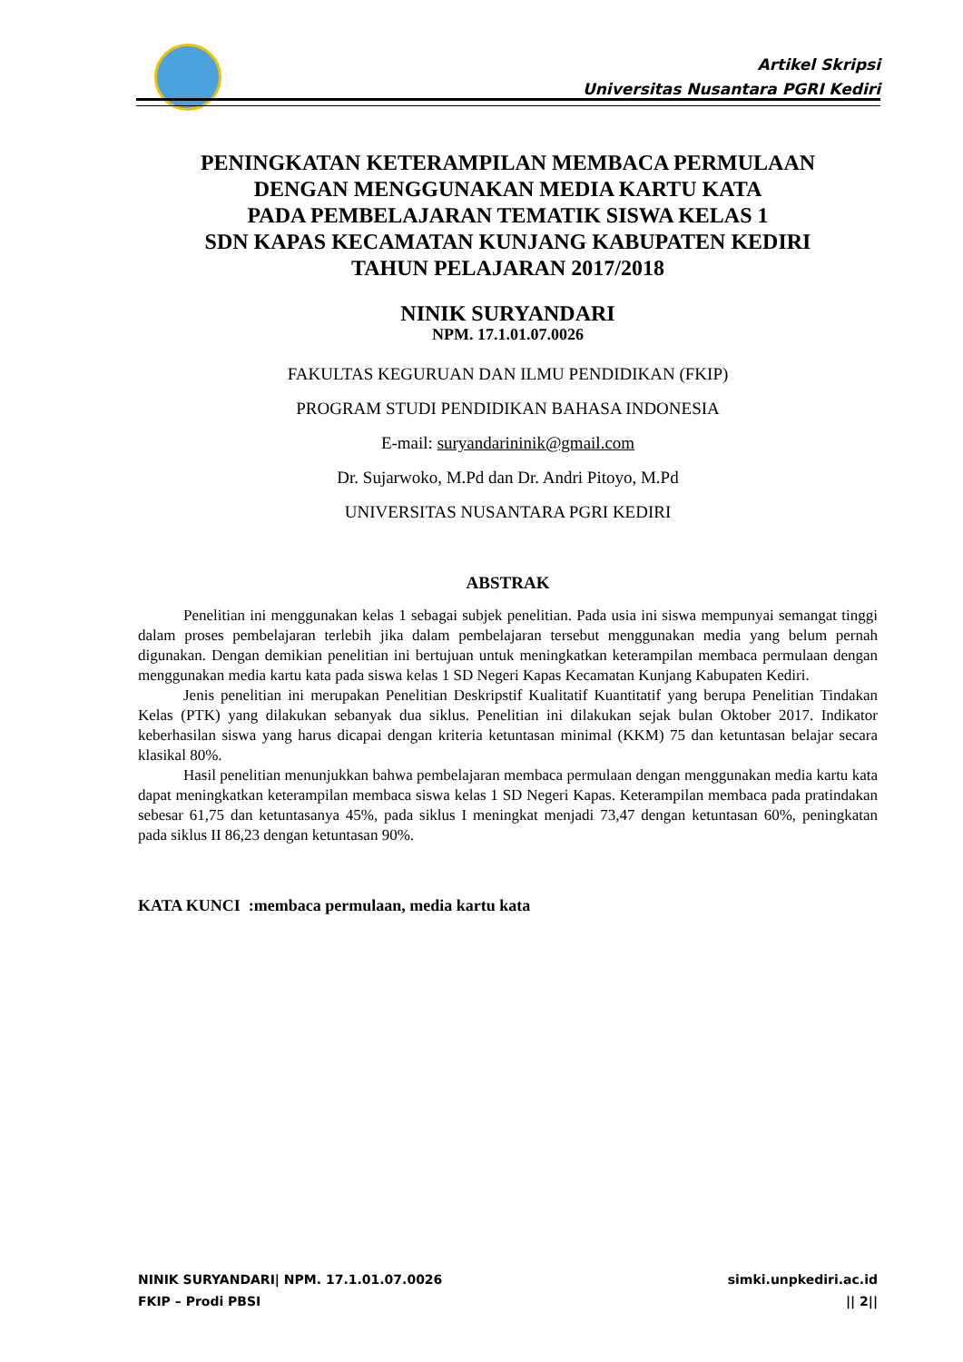Artikel Skripsi
Universitas Nusantara PGRI Kediri
PENINGKATAN KETERAMPILAN MEMBACA PERMULAAN
DENGAN MENGGUNAKAN MEDIA KARTU KATA
PADA PEMBELAJARAN TEMATIK SISWA KELAS 1
SDN KAPAS KECAMATAN KUNJANG KABUPATEN KEDIRI
TAHUN PELAJARAN 2017/2018
NINIK SURYANDARI
NPM. 17.1.01.07.0026
FAKULTAS KEGURUAN DAN ILMU PENDIDIKAN (FKIP)
PROGRAM STUDI PENDIDIKAN BAHASA INDONESIA
E-mail: suryandarininik@gmail.com
Dr. Sujarwoko, M.Pd dan Dr. Andri Pitoyo, M.Pd
UNIVERSITAS NUSANTARA PGRI KEDIRI
ABSTRAK
Penelitian ini menggunakan kelas 1 sebagai subjek penelitian. Pada usia ini siswa mempunyai semangat tinggi dalam proses pembelajaran terlebih jika dalam pembelajaran tersebut menggunakan media yang belum pernah digunakan. Dengan demikian penelitian ini bertujuan untuk meningkatkan keterampilan membaca permulaan dengan menggunakan media kartu kata pada siswa kelas 1 SD Negeri Kapas Kecamatan Kunjang Kabupaten Kediri.
Jenis penelitian ini merupakan Penelitian Deskripstif Kualitatif Kuantitatif yang berupa Penelitian Tindakan Kelas (PTK) yang dilakukan sebanyak dua siklus. Penelitian ini dilakukan sejak bulan Oktober 2017. Indikator keberhasilan siswa yang harus dicapai dengan kriteria ketuntasan minimal (KKM) 75 dan ketuntasan belajar secara klasikal 80%.
Hasil penelitian menunjukkan bahwa pembelajaran membaca permulaan dengan menggunakan media kartu kata dapat meningkatkan keterampilan membaca siswa kelas 1 SD Negeri Kapas. Keterampilan membaca pada pratindakan sebesar 61,75 dan ketuntasanya 45%, pada siklus I meningkat menjadi 73,47 dengan ketuntasan 60%, peningkatan pada siklus II 86,23 dengan ketuntasan 90%.
KATA KUNCI :membaca permulaan, media kartu kata
NINIK SURYANDARI| NPM. 17.1.01.07.0026
FKIP – Prodi PBSI
simki.unpkediri.ac.id
|| 2||